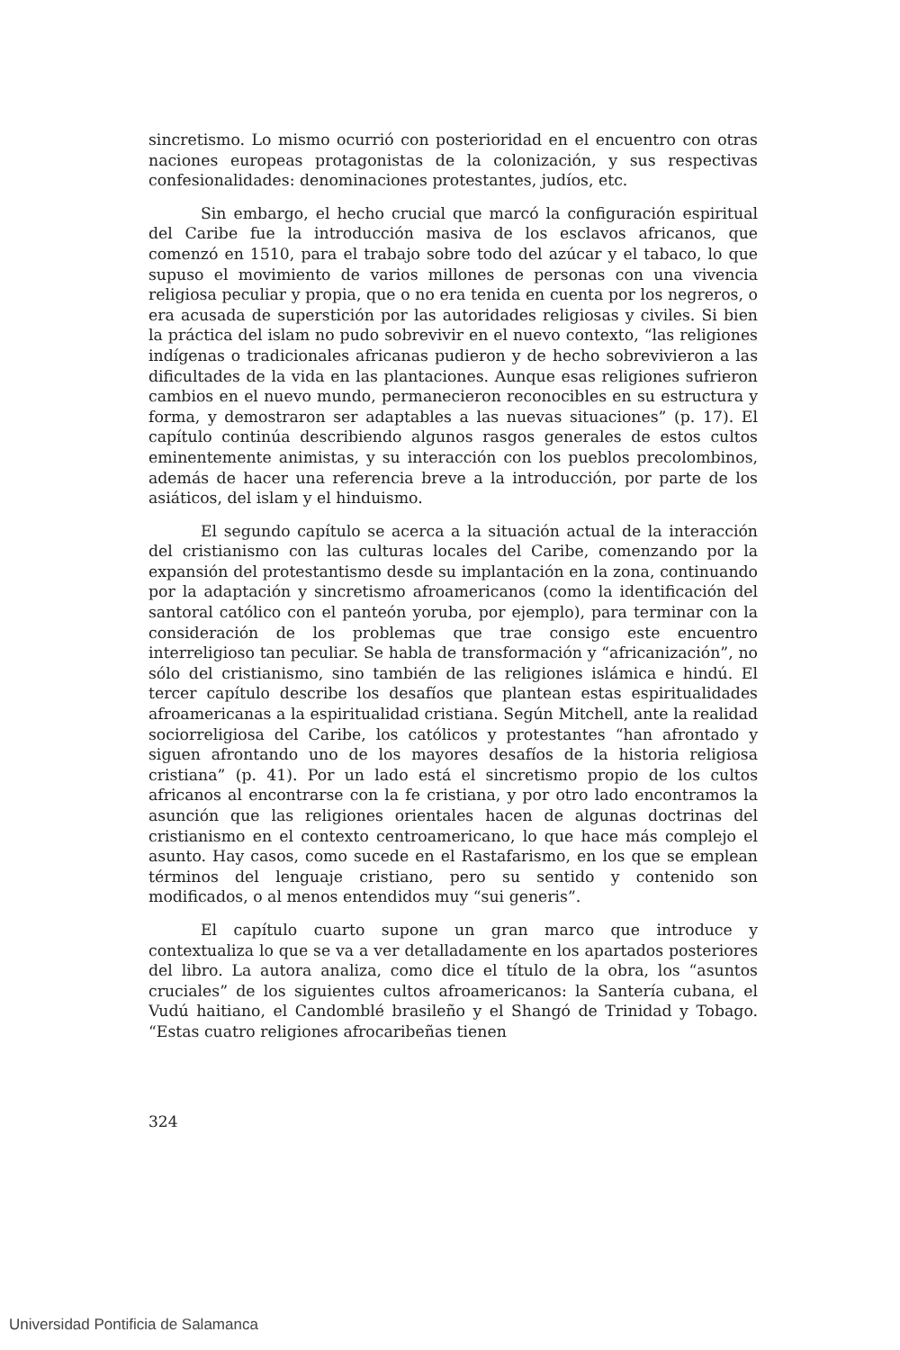sincretismo. Lo mismo ocurrió con posterioridad en el encuentro con otras naciones europeas protagonistas de la colonización, y sus respectivas confesionalidades: denominaciones protestantes, judíos, etc.
Sin embargo, el hecho crucial que marcó la configuración espiritual del Caribe fue la introducción masiva de los esclavos africanos, que comenzó en 1510, para el trabajo sobre todo del azúcar y el tabaco, lo que supuso el movimiento de varios millones de personas con una vivencia religiosa peculiar y propia, que o no era tenida en cuenta por los negreros, o era acusada de superstición por las autoridades religiosas y civiles. Si bien la práctica del islam no pudo sobrevivir en el nuevo contexto, “las religiones indígenas o tradicionales africanas pudieron y de hecho sobrevivieron a las dificultades de la vida en las plantaciones. Aunque esas religiones sufrieron cambios en el nuevo mundo, permanecieron reconocibles en su estructura y forma, y demostraron ser adaptables a las nuevas situaciones” (p. 17). El capítulo continúa describiendo algunos rasgos generales de estos cultos eminentemente animistas, y su interacción con los pueblos precolombinos, además de hacer una referencia breve a la introducción, por parte de los asiáticos, del islam y el hinduismo.
El segundo capítulo se acerca a la situación actual de la interacción del cristianismo con las culturas locales del Caribe, comenzando por la expansión del protestantismo desde su implantación en la zona, continuando por la adaptación y sincretismo afroamericanos (como la identificación del santoral católico con el panteón yoruba, por ejemplo), para terminar con la consideración de los problemas que trae consigo este encuentro interreligioso tan peculiar. Se habla de transformación y “africanización”, no sólo del cristianismo, sino también de las religiones islámica e hindú. El tercer capítulo describe los desafíos que plantean estas espiritualidades afroamericanas a la espiritualidad cristiana. Según Mitchell, ante la realidad sociorreligiosa del Caribe, los católicos y protestantes “han afrontado y siguen afrontando uno de los mayores desafíos de la historia religiosa cristiana” (p. 41). Por un lado está el sincretismo propio de los cultos africanos al encontrarse con la fe cristiana, y por otro lado encontramos la asunción que las religiones orientales hacen de algunas doctrinas del cristianismo en el contexto centroamericano, lo que hace más complejo el asunto. Hay casos, como sucede en el Rastafarismo, en los que se emplean términos del lenguaje cristiano, pero su sentido y contenido son modificados, o al menos entendidos muy “sui generis”.
El capítulo cuarto supone un gran marco que introduce y contextualiza lo que se va a ver detalladamente en los apartados posteriores del libro. La autora analiza, como dice el título de la obra, los “asuntos cruciales” de los siguientes cultos afroamericanos: la Santería cubana, el Vudú haitiano, el Candomblé brasileño y el Shangó de Trinidad y Tobago. “Estas cuatro religiones afrocaribeñas tienen
324
Universidad Pontificia de Salamanca